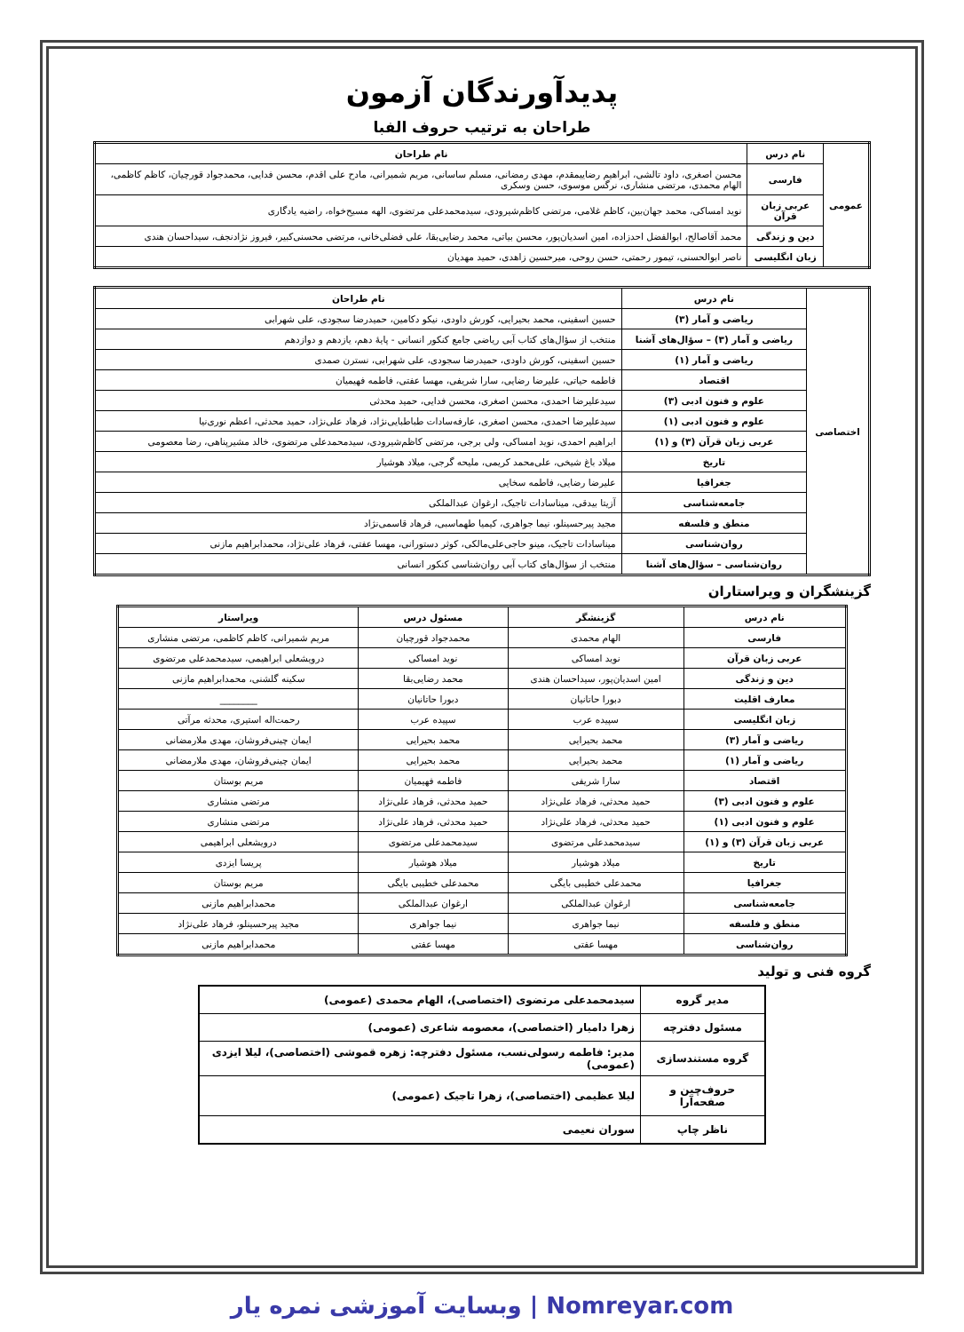پدیدآورندگان آزمون
طراحان به ترتیب حروف الفبا
| عمومی | نام درس | نام طراحان |
| | فارسی | محسن اصغری، داود تالشی، ابراهیم رضاییمقدم، مهدی رمضانی، مسلم ساسانی، مریم شمیرانی، مادح علی اقدم، محسن فدایی، محمدجواد قورچیان، کاظم کاظمی، الهام محمدی، مرتضی منشاری، نرگس موسوی، حسن وسکری |
| | عربی زبان قرآن | نوید امساکی، محمد جهان‌بین، کاظم غلامی، مرتضی کاظم‌شیرودی، سیدمحمدعلی مرتضوی، الهه مسیح‌خواه، راضیه یادگاری |
| | دین و زندگی | محمد آقاصالح، ابوالفضل احدزاده، امین اسدیان‌پور، محسن بیاتی، محمد رضایی‌بقا، علی فضلی‌خانی، مرتضی محسنی‌کبیر، فیروز نژادنجف، سیداحسان هندی |
| | زبان انگلیسی | ناصر ابوالحسنی، تیمور رحمتی، حسن روحی، میرحسین زاهدی، حمید مهدیان |
| اختصاصی | نام درس | نام طراحان |
| | ریاضی و آمار (۳) | حسین اسفینی، محمد بحیرایی، کورش داودی، نیکو دکامین، حمیدرضا سجودی، علی شهرابی |
| | ریاضی و آمار (۳) – سؤال‌های آشنا | منتخب از سؤال‌های کتاب آبی ریاضی جامع کنکور انسانی - پایهٔ دهم، یازدهم و دوازدهم |
| | ریاضی و آمار (۱) | حسین اسفینی، کورش داودی، حمیدرضا سجودی، علی شهرابی، نسترن صمدی |
| | اقتصاد | فاطمه حیاتی، علیرضا رضایی، سارا شریفی، مهسا عفتی، فاطمه فهیمیان |
| | علوم و فنون ادبی (۳) | سیدعلیرضا احمدی، محسن اصغری، محسن فدایی، حمید محدثی |
| | علوم و فنون ادبی (۱) | سیدعلیرضا احمدی، محسن اصغری، عارفه‌سادات طباطبایی‌نژاد، فرهاد علی‌نژاد، حمید محدثی، اعظم نوری‌نیا |
| | عربی زبان قرآن (۳) و (۱) | ابراهیم احمدی، نوید امساکی، ولی برجی، مرتضی کاظم‌شیرودی، سیدمحمدعلی مرتضوی، خالد مشیرپناهی، رضا معصومی |
| | تاریخ | میلاد باغ شیخی، علی‌محمد کریمی، ملیحه گرجی، میلاد هوشیار |
| | جغرافیا | علیرضا رضایی، فاطمه سخایی |
| | جامعه‌شناسی | آزیتا بیدقی، میناسادات تاجیک، ارغوان عبدالملکی |
| | منطق و فلسفه | مجید پیرحسینلو، نیما جواهری، کیمیا طهماسبی، فرهاد قاسمی‌نژاد |
| | روان‌شناسی | میناسادات تاجیک، مینو حاجی‌علی‌مالکی، کوثر دستورانی، مهسا عفتی، فرهاد علی‌نژاد، محمدابراهیم مازنی |
| | روان‌شناسی – سؤال‌های آشنا | منتخب از سؤال‌های کتاب آبی روان‌شناسی کنکور انسانی |
گزینشگران و ویراستاران
| نام درس | گزینشگر | مسئول درس | ویراستار |
| --- | --- | --- | --- |
| فارسی | الهام محمدی | محمدجواد قورچیان | مریم شمیرانی، کاظم کاظمی، مرتضی منشاری |
| عربی زبان قرآن | نوید امساکی | نوید امساکی | درویشعلی ابراهیمی، سیدمحمدعلی مرتضوی |
| دین و زندگی | امین اسدیان‌پور، سیداحسان هندی | محمد رضایی‌بقا | سکینه گلشنی، محمدابراهیم مازنی |
| معارف اقلیت | دبورا حاتانیان | دبورا حاتانیان | ________ |
| زبان انگلیسی | سپیده عرب | سپیده عرب | رحمت‌اله استیری، محدثه مرآتی |
| ریاضی و آمار (۳) | محمد بحیرایی | محمد بحیرایی | ایمان چینی‌فروشان، مهدی ملارمضانی |
| ریاضی و آمار (۱) | محمد بحیرایی | محمد بحیرایی | ایمان چینی‌فروشان، مهدی ملارمضانی |
| اقتصاد | سارا شریفی | فاطمه فهیمیان | مریم بوستان |
| علوم و فنون ادبی (۳) | حمید محدثی، فرهاد علی‌نژاد | حمید محدثی، فرهاد علی‌نژاد | مرتضی منشاری |
| علوم و فنون ادبی (۱) | حمید محدثی، فرهاد علی‌نژاد | حمید محدثی، فرهاد علی‌نژاد | مرتضی منشاری |
| عربی زبان قرآن (۳) و (۱) | سیدمحمدعلی مرتضوی | سیدمحمدعلی مرتضوی | درویشعلی ابراهیمی |
| تاریخ | میلاد هوشیار | میلاد هوشیار | پریسا ایزدی |
| جغرافیا | محمدعلی خطیبی بایگی | محمدعلی خطیبی بایگی | مریم بوستان |
| جامعه‌شناسی | ارغوان عبدالملکی | ارغوان عبدالملکی | محمدابراهیم مازنی |
| منطق و فلسفه | نیما جواهری | نیما جواهری | مجید پیرحسینلو، فرهاد علی‌نژاد |
| روان‌شناسی | مهسا عفتی | مهسا عفتی | محمدابراهیم مازنی |
گروه فنی و تولید
| مدیر گروه | سیدمحمدعلی مرتضوی (اختصاصی)، الهام محمدی (عمومی) |
| مسئول دفترچه | زهرا دامیار (اختصاصی)، معصومه شاعری (عمومی) |
| گروه مستندسازی | مدیر: فاطمه رسولی‌نسب، مسئول دفترچه: زهره قموشی (اختصاصی)، لیلا ایزدی (عمومی) |
| حروف‌چین و صفحه‌آرا | لیلا عظیمی (اختصاصی)، زهرا تاجیک (عمومی) |
| ناظر چاپ | سوران نعیمی |
Nomreyar.com | وبسایت آموزشی نمره یار